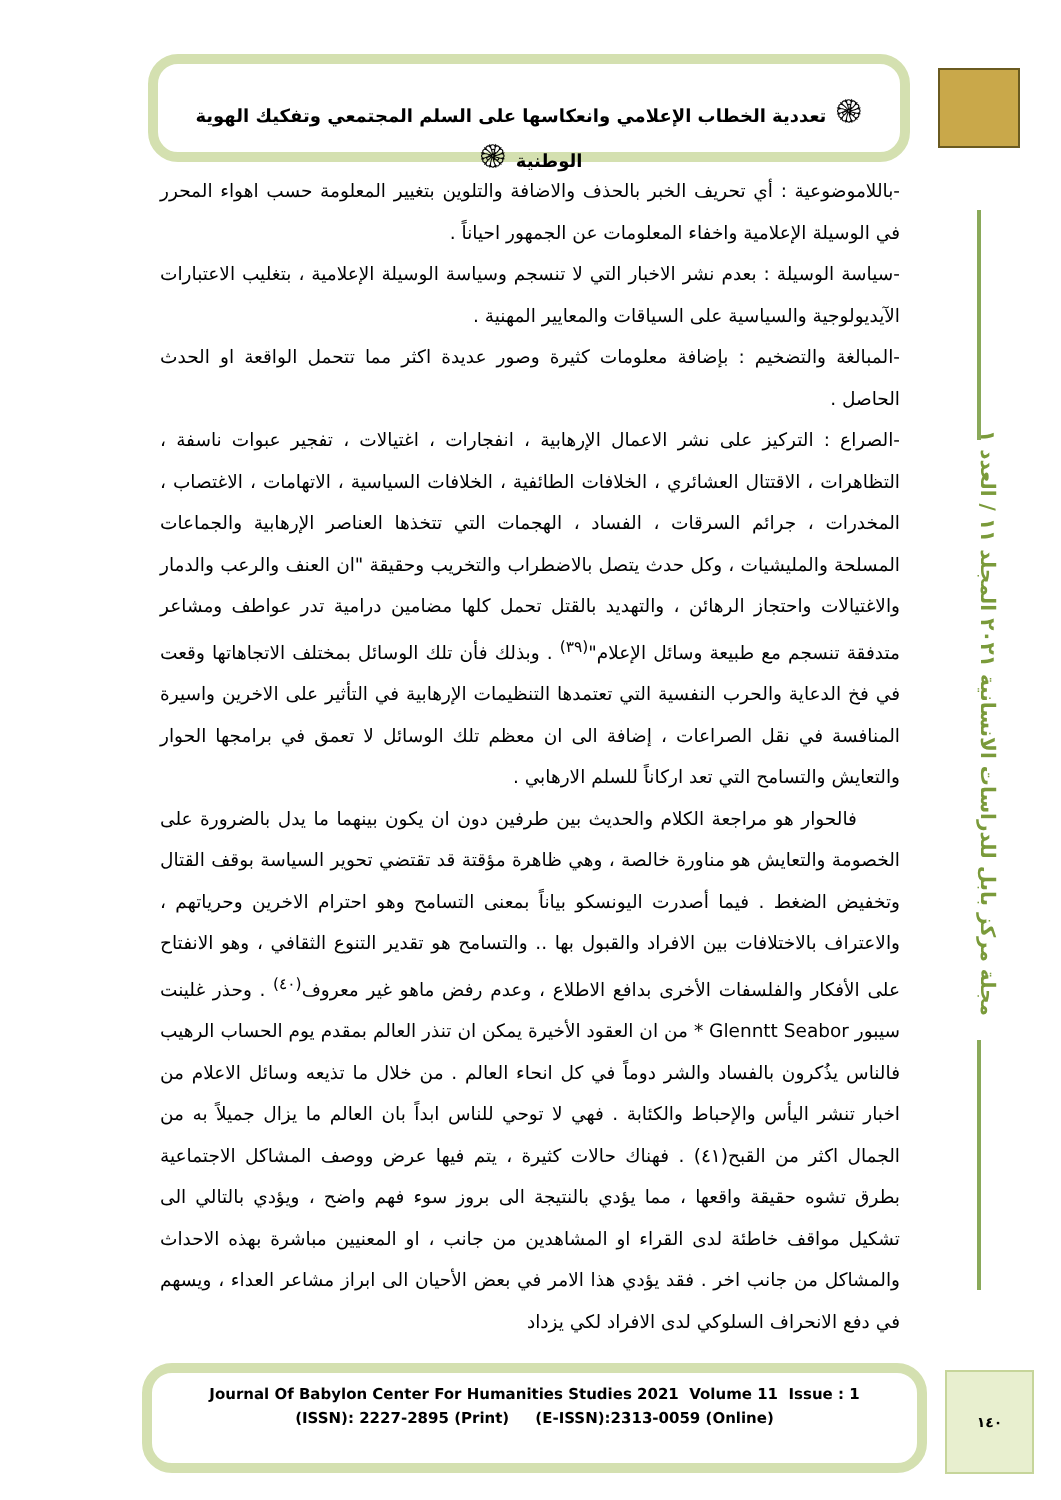۞ تعددية الخطاب الإعلامي وانعكاسها على السلم المجتمعي وتفكيك الهوية الوطنية ۞
مجلة مركز بابل للدراسات الانسانية ٢٠٢١ المجلد ١١ / العدد ١
-باللاموضوعية : أي تحريف الخبر بالحذف والاضافة والتلوين بتغيير المعلومة حسب اهواء المحرر في الوسيلة الإعلامية واخفاء المعلومات عن الجمهور احياناً .
-سياسة الوسيلة : بعدم نشر الاخبار التي لا تنسجم وسياسة الوسيلة الإعلامية ، بتغليب الاعتبارات الآيديولوجية والسياسية على السياقات والمعايير المهنية .
-المبالغة والتضخيم : بإضافة معلومات كثيرة وصور عديدة اكثر مما تتحمل الواقعة او الحدث الحاصل .
-الصراع : التركيز على نشر الاعمال الإرهابية ، انفجارات ، اغتيالات ، تفجير عبوات ناسفة ، التظاهرات ، الاقتتال العشائري ، الخلافات الطائفية ، الخلافات السياسية ، الاتهامات ، الاغتصاب ، المخدرات ، جرائم السرقات ، الفساد ، الهجمات التي تتخذها العناصر الإرهابية والجماعات المسلحة والمليشيات ، وكل حدث يتصل بالاضطراب والتخريب وحقيقة "ان العنف والرعب والدمار والاغتيالات واحتجاز الرهائن ، والتهديد بالقتل تحمل كلها مضامين درامية تدر عواطف ومشاعر متدفقة تنسجم مع طبيعة وسائل الإعلام"<sup>(٣٩)</sup> . وبذلك فأن تلك الوسائل بمختلف الاتجاهاتها وقعت في فخ الدعاية والحرب النفسية التي تعتمدها التنظيمات الإرهابية في التأثير على الاخرين واسيرة المنافسة في نقل الصراعات ، إضافة الى ان معظم تلك الوسائل لا تعمق في برامجها الحوار والتعايش والتسامح التي تعد اركاناً للسلم الارهابي .
فالحوار هو مراجعة الكلام والحديث بين طرفين دون ان يكون بينهما ما يدل بالضرورة على الخصومة والتعايش هو مناورة خالصة ، وهي ظاهرة مؤقتة قد تقتضي تحوير السياسة بوقف القتال وتخفيض الضغط . فيما أصدرت اليونسكو بياناً بمعنى التسامح وهو احترام الاخرين وحرياتهم ، والاعتراف بالاختلافات بين الافراد والقبول بها .. والتسامح هو تقدير التنوع الثقافي ، وهو الانفتاح على الأفكار والفلسفات الأخرى بدافع الاطلاع ، وعدم رفض ماهو غير معروف<sup>(٤٠)</sup> . وحذر غلينت سيبور Glenntt Seabor * من ان العقود الأخيرة يمكن ان تنذر العالم بمقدم يوم الحساب الرهيب فالناس يذُكرون بالفساد والشر دوماً في كل انحاء العالم . من خلال ما تذيعه وسائل الاعلام من اخبار تنشر اليأس والإحباط والكئابة . فهي لا توحي للناس ابداً بان العالم ما يزال جميلاً به من الجمال اكثر من القبح(٤١) . فهناك حالات كثيرة ، يتم فيها عرض ووصف المشاكل الاجتماعية بطرق تشوه حقيقة واقعها ، مما يؤدي بالنتيجة الى بروز سوء فهم واضح ، ويؤدي بالتالي الى تشكيل مواقف خاطئة لدى القراء او المشاهدين من جانب ، او المعنيين مباشرة بهذه الاحداث والمشاكل من جانب اخر . فقد يؤدي هذا الامر في بعض الأحيان الى ابراز مشاعر العداء ، ويسهم في دفع الانحراف السلوكي لدى الافراد لكي يزداد
Journal Of Babylon Center For Humanities Studies 2021 Volume 11 Issue : 1
(ISSN): 2227-2895 (Print) (E-ISSN):2313-0059 (Online)
١٤٠